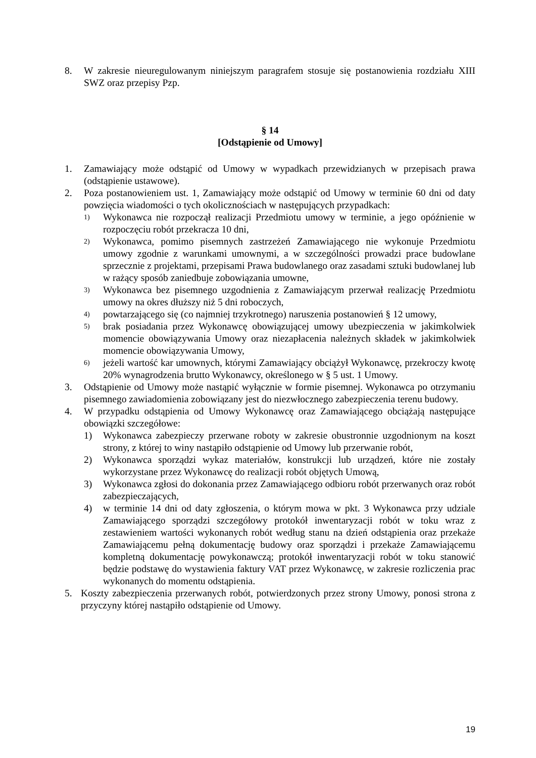8. W zakresie nieuregulowanym niniejszym paragrafem stosuje się postanowienia rozdziału XIII SWZ oraz przepisy Pzp.
§ 14
[Odstąpienie od Umowy]
1. Zamawiający może odstąpić od Umowy w wypadkach przewidzianych w przepisach prawa (odstąpienie ustawowe).
2. Poza postanowieniem ust. 1, Zamawiający może odstąpić od Umowy w terminie 60 dni od daty powzięcia wiadomości o tych okolicznościach w następujących przypadkach:
1) Wykonawca nie rozpoczął realizacji Przedmiotu umowy w terminie, a jego opóźnienie w rozpoczęciu robót przekracza 10 dni,
2) Wykonawca, pomimo pisemnych zastrzeżeń Zamawiającego nie wykonuje Przedmiotu umowy zgodnie z warunkami umownymi, a w szczególności prowadzi prace budowlane sprzecznie z projektami, przepisami Prawa budowlanego oraz zasadami sztuki budowlanej lub w rażący sposób zaniedbuje zobowiązania umowne,
3) Wykonawca bez pisemnego uzgodnienia z Zamawiającym przerwał realizację Przedmiotu umowy na okres dłuższy niż 5 dni roboczych,
4) powtarzającego się (co najmniej trzykrotnego) naruszenia postanowień § 12 umowy,
5) brak posiadania przez Wykonawcę obowiązującej umowy ubezpieczenia w jakimkolwiek momencie obowiązywania Umowy oraz niezapłacenia należnych składek w jakimkolwiek momencie obowiązywania Umowy,
6) jeżeli wartość kar umownych, którymi Zamawiający obciążył Wykonawcę, przekroczy kwotę 20% wynagrodzenia brutto Wykonawcy, określonego w § 5 ust. 1 Umowy.
3. Odstąpienie od Umowy może nastąpić wyłącznie w formie pisemnej. Wykonawca po otrzymaniu pisemnego zawiadomienia zobowiązany jest do niezwłocznego zabezpieczenia terenu budowy.
4. W przypadku odstąpienia od Umowy Wykonawcę oraz Zamawiającego obciążają następujące obowiązki szczegółowe:
1) Wykonawca zabezpieczy przerwane roboty w zakresie obustronnie uzgodnionym na koszt strony, z której to winy nastąpiło odstąpienie od Umowy lub przerwanie robót,
2) Wykonawca sporządzi wykaz materiałów, konstrukcji lub urządzeń, które nie zostały wykorzystane przez Wykonawcę do realizacji robót objętych Umową,
3) Wykonawca zgłosi do dokonania przez Zamawiającego odbioru robót przerwanych oraz robót zabezpieczających,
4) w terminie 14 dni od daty zgłoszenia, o którym mowa w pkt. 3 Wykonawca przy udziale Zamawiającego sporządzi szczegółowy protokół inwentaryzacji robót w toku wraz z zestawieniem wartości wykonanych robót według stanu na dzień odstąpienia oraz przekaże Zamawiającemu pełną dokumentację budowy oraz sporządzi i przekaże Zamawiającemu kompletną dokumentację powykonawczą; protokół inwentaryzacji robót w toku stanowić będzie podstawę do wystawienia faktury VAT przez Wykonawcę, w zakresie rozliczenia prac wykonanych do momentu odstąpienia.
5. Koszty zabezpieczenia przerwanych robót, potwierdzonych przez strony Umowy, ponosi strona z przyczyny której nastąpiło odstąpienie od Umowy.
19